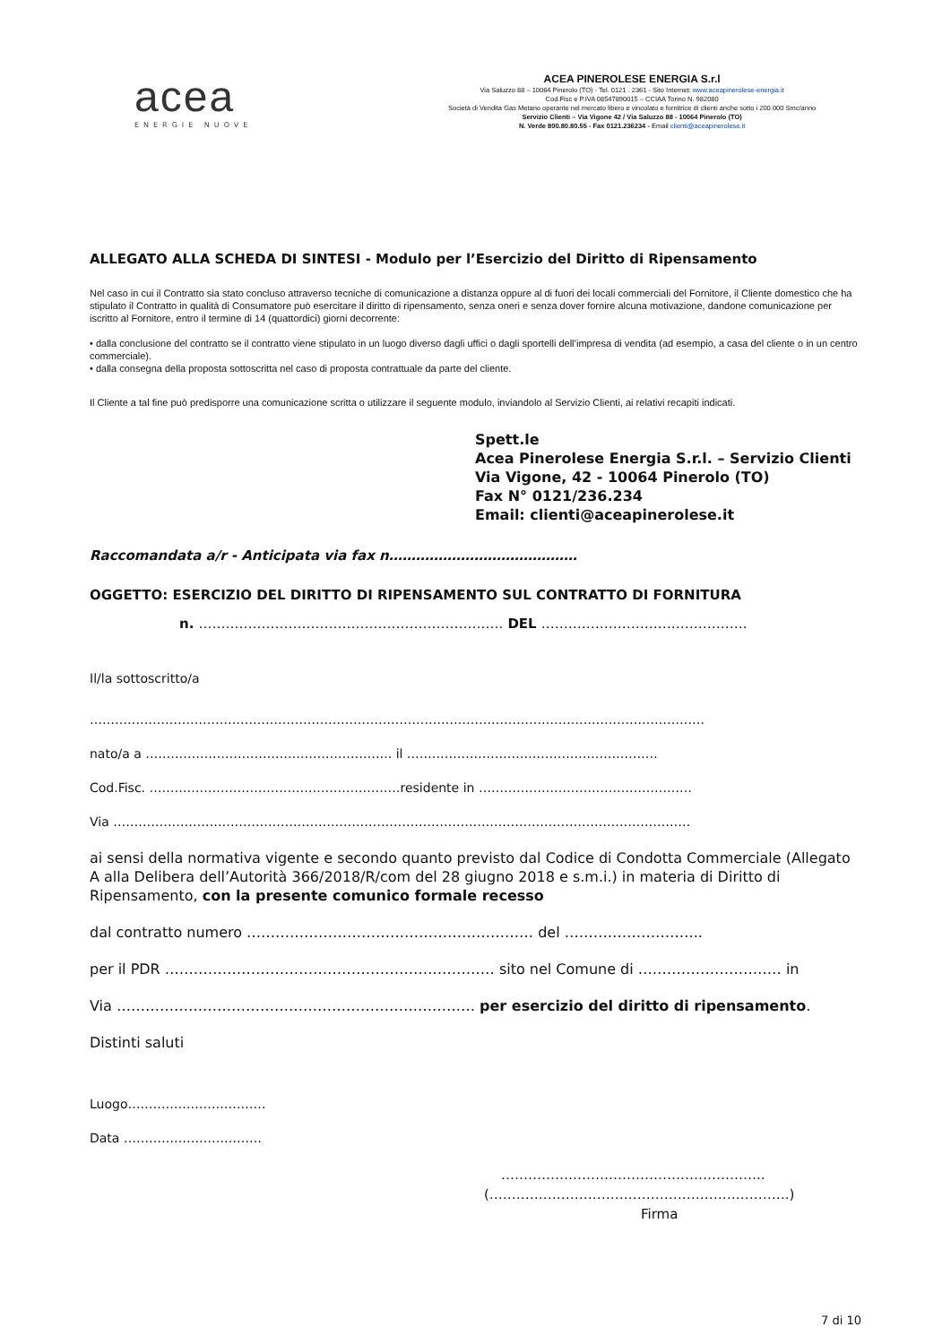acea
ENERGIE NUOVE
ACEA PINEROLESE ENERGIA S.r.l
Via Saluzzo 88 – 10064 Pinerolo (TO) - Tel. 0121 . 2361 - Sito Internet: www.aceapinerolese-energia.it
Cod.Fisc e P.IVA 08547890015 – CCIAA Torino N. 982080
Società di Vendita Gas Metano operante nel mercato libero e vincolato e fornitrice di clienti anche sotto i 200.000 Smc/anno
Servizio Clienti – Via Vigone 42 / Via Saluzzo 88 - 10064 Pinerolo (TO)
N. Verde 800.80.80.55 - Fax 0121.236234 - Email clienti@aceapinerolese.it
ALLEGATO ALLA SCHEDA DI SINTESI - Modulo per l’Esercizio del Diritto di Ripensamento
Nel caso in cui il Contratto sia stato concluso attraverso tecniche di comunicazione a distanza oppure al di fuori dei locali commerciali del Fornitore, il Cliente domestico che ha stipulato il Contratto in qualità di Consumatore può esercitare il diritto di ripensamento, senza oneri e senza dover fornire alcuna motivazione, dandone comunicazione per iscritto al Fornitore, entro il termine di 14 (quattordici) giorni decorrente:
• dalla conclusione del contratto se il contratto viene stipulato in un luogo diverso dagli uffici o dagli sportelli dell’impresa di vendita (ad esempio, a casa del cliente o in un centro commerciale).
• dalla consegna della proposta sottoscritta nel caso di proposta contrattuale da parte del cliente.
Il Cliente a tal fine può predisporre una comunicazione scritta o utilizzare il seguente modulo, inviandolo al Servizio Clienti, ai relativi recapiti indicati.
Spett.le
Acea Pinerolese Energia S.r.l. – Servizio Clienti
Via Vigone, 42 - 10064 Pinerolo (TO)
Fax N° 0121/236.234
Email: clienti@aceapinerolese.it
Raccomandata a/r - Anticipata via fax n……………………………………
OGGETTO: ESERCIZIO DEL DIRITTO DI RIPENSAMENTO SUL CONTRATTO DI FORNITURA
n. ………………………………………………………….. DEL ……………………………………….
Il/la sottoscritto/a
…………………………………………………………………………………………………………………………………
nato/a a ………………………………………………….. il ……………………………………………………
Cod.Fisc. ……………………………………………………residente in ……………………………………………
Via …………………………………………………………………………………………………………………………
ai sensi della normativa vigente e secondo quanto previsto dal Codice di Condotta Commerciale (Allegato A alla Delibera dell’Autorità 366/2018/R/com del 28 giugno 2018 e s.m.i.) in materia di Diritto di Ripensamento, con la presente comunico formale recesso
dal contratto numero …………………………………………………… del ………………………..
per il PDR …………………………………………………………… sito nel Comune di ………………………… in
Via ………………………………………………………………… per esercizio del diritto di ripensamento.
Distinti saluti
Luogo……………………………
Data ……………………………
…………………………………………………..
(………………………………………………………….)
Firma
7 di 10